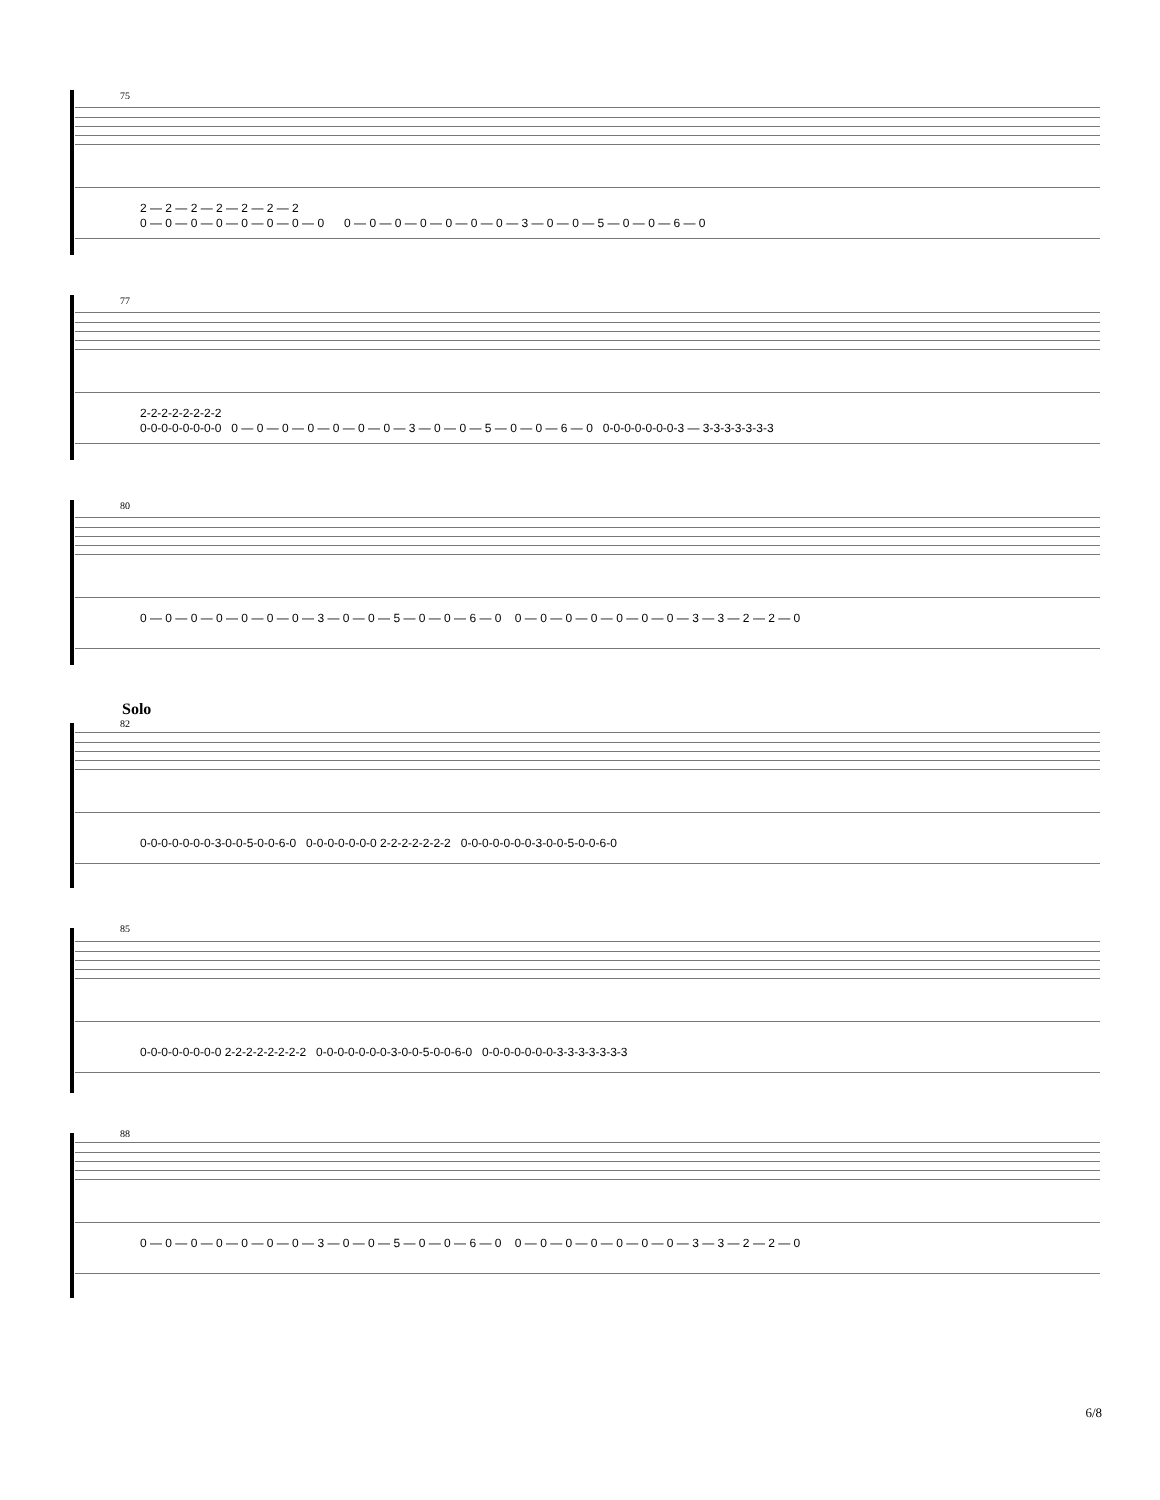75
2 — 2 — 2 — 2 — 2 — 2 — 2
0 — 0 — 0 — 0 — 0 — 0 — 0 — 0 0 — 0 — 0 — 0 — 0 — 0 — 0 — 3 — 0 — 0 — 5 — 0 — 0 — 6 — 0
77
2-2-2-2-2-2-2-2
0-0-0-0-0-0-0-0 0 — 0 — 0 — 0 — 0 — 0 — 0 — 3 — 0 — 0 — 5 — 0 — 0 — 6 — 0 0-0-0-0-0-0-0-3 — 3-3-3-3-3-3-3
80
0 — 0 — 0 — 0 — 0 — 0 — 0 — 3 — 0 — 0 — 5 — 0 — 0 — 6 — 0 0 — 0 — 0 — 0 — 0 — 0 — 0 — 3 — 3 — 2 — 2 — 0
Solo
82
0-0-0-0-0-0-0-3-0-0-5-0-0-6-0 0-0-0-0-0-0-0 2-2-2-2-2-2-2 0-0-0-0-0-0-0-3-0-0-5-0-0-6-0
85
0-0-0-0-0-0-0-0 2-2-2-2-2-2-2-2 0-0-0-0-0-0-0-3-0-0-5-0-0-6-0 0-0-0-0-0-0-0-3-3-3-3-3-3-3
88
0 — 0 — 0 — 0 — 0 — 0 — 0 — 3 — 0 — 0 — 5 — 0 — 0 — 6 — 0 0 — 0 — 0 — 0 — 0 — 0 — 0 — 3 — 3 — 2 — 2 — 0
6/8